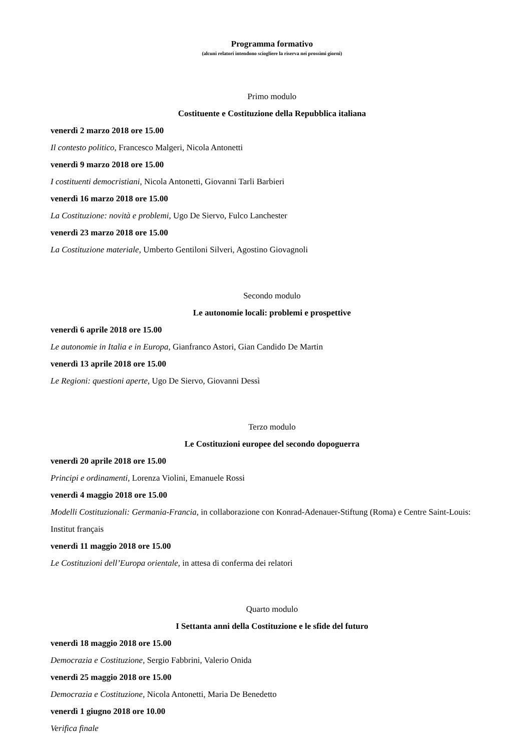Programma formativo
(alcuni relatori intendono sciogliere la riserva nei prossimi giorni)
Primo modulo
Costituente e Costituzione della Repubblica italiana
venerdì 2 marzo 2018 ore 15.00
Il contesto politico, Francesco Malgeri, Nicola Antonetti
venerdì 9 marzo 2018 ore 15.00
I costituenti democristiani, Nicola Antonetti, Giovanni Tarli Barbieri
venerdì 16 marzo 2018 ore 15.00
La Costituzione: novità e problemi, Ugo De Siervo, Fulco Lanchester
venerdì 23 marzo 2018 ore 15.00
La Costituzione materiale, Umberto Gentiloni Silveri, Agostino Giovagnoli
Secondo modulo
Le autonomie locali: problemi e prospettive
venerdì 6 aprile 2018 ore 15.00
Le autonomie in Italia e in Europa, Gianfranco Astori, Gian Candido De Martin
venerdì 13 aprile 2018 ore 15.00
Le Regioni: questioni aperte, Ugo De Siervo, Giovanni Dessì
Terzo modulo
Le Costituzioni europee del secondo dopoguerra
venerdì 20 aprile 2018 ore 15.00
Principi e ordinamenti, Lorenza Violini, Emanuele Rossi
venerdì 4 maggio 2018 ore 15.00
Modelli Costituzionali: Germania-Francia, in collaborazione con Konrad-Adenauer-Stiftung (Roma) e Centre Saint-Louis: Institut français
venerdì 11 maggio 2018 ore 15.00
Le Costituzioni dell’Europa orientale, in attesa di conferma dei relatori
Quarto modulo
I Settanta anni della Costituzione e le sfide del futuro
venerdì 18 maggio 2018 ore 15.00
Democrazia e Costituzione, Sergio Fabbrini, Valerio Onida
venerdì 25 maggio 2018 ore 15.00
Democrazia e Costituzione, Nicola Antonetti, Maria De Benedetto
venerdì 1 giugno 2018 ore 10.00
Verifica finale